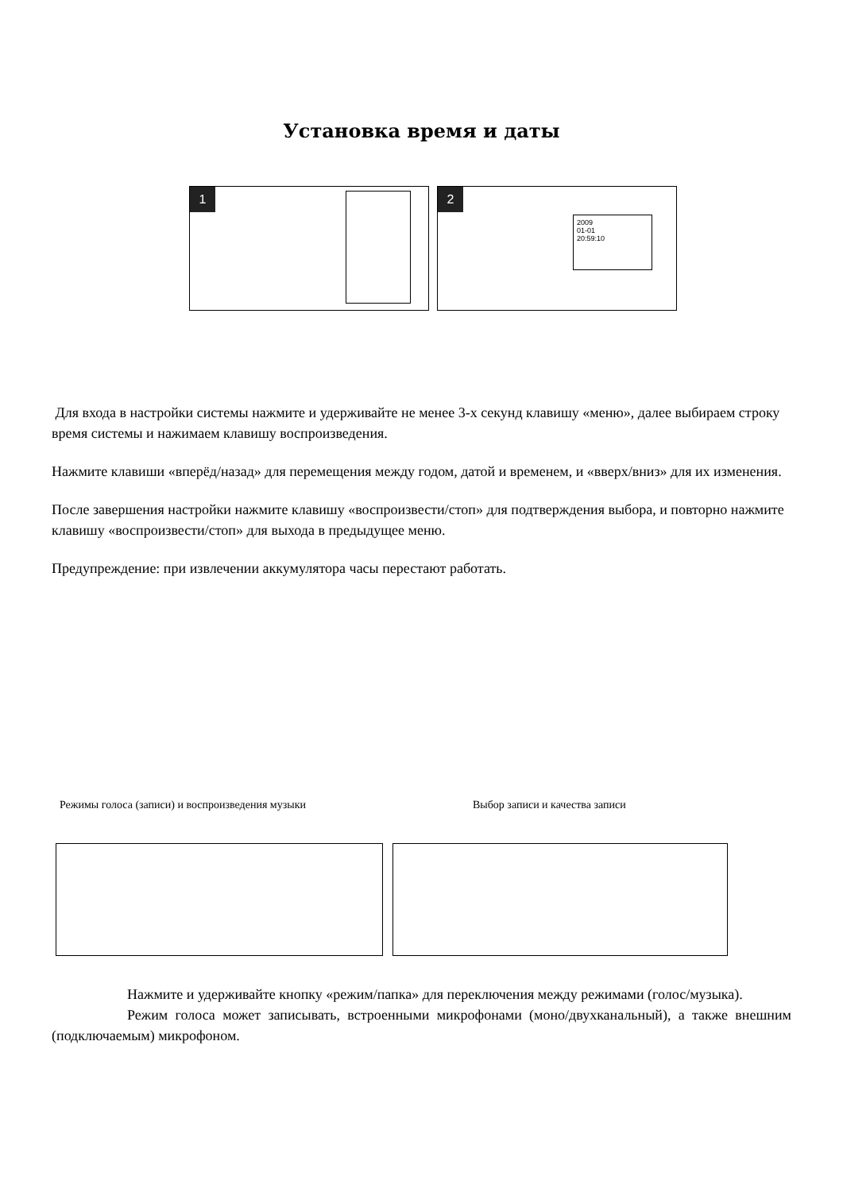Установка время и даты
1 2
2009
01-01
20:59:10
Для входа в настройки системы нажмите и удерживайте не менее 3-х секунд клавишу «меню», далее выбираем строку время системы и нажимаем клавишу воспроизведения.
Нажмите клавиши «вперёд/назад» для перемещения между годом, датой и временем, и «вверх/вниз» для их изменения.
После завершения настройки нажмите клавишу «воспроизвести/стоп» для подтверждения выбора, и повторно нажмите клавишу «воспроизвести/стоп» для выхода в предыдущее меню.
Предупреждение: при извлечении аккумулятора часы перестают работать.
Режимы голоса (записи) и воспроизведения музыки Выбор записи и качества записи
Нажмите и удерживайте кнопку «режим/папка» для переключения между режимами (голос/музыка).
Режим голоса может записывать, встроенными микрофонами (моно/двухканальный), а также внешним (подключаемым) микрофоном.